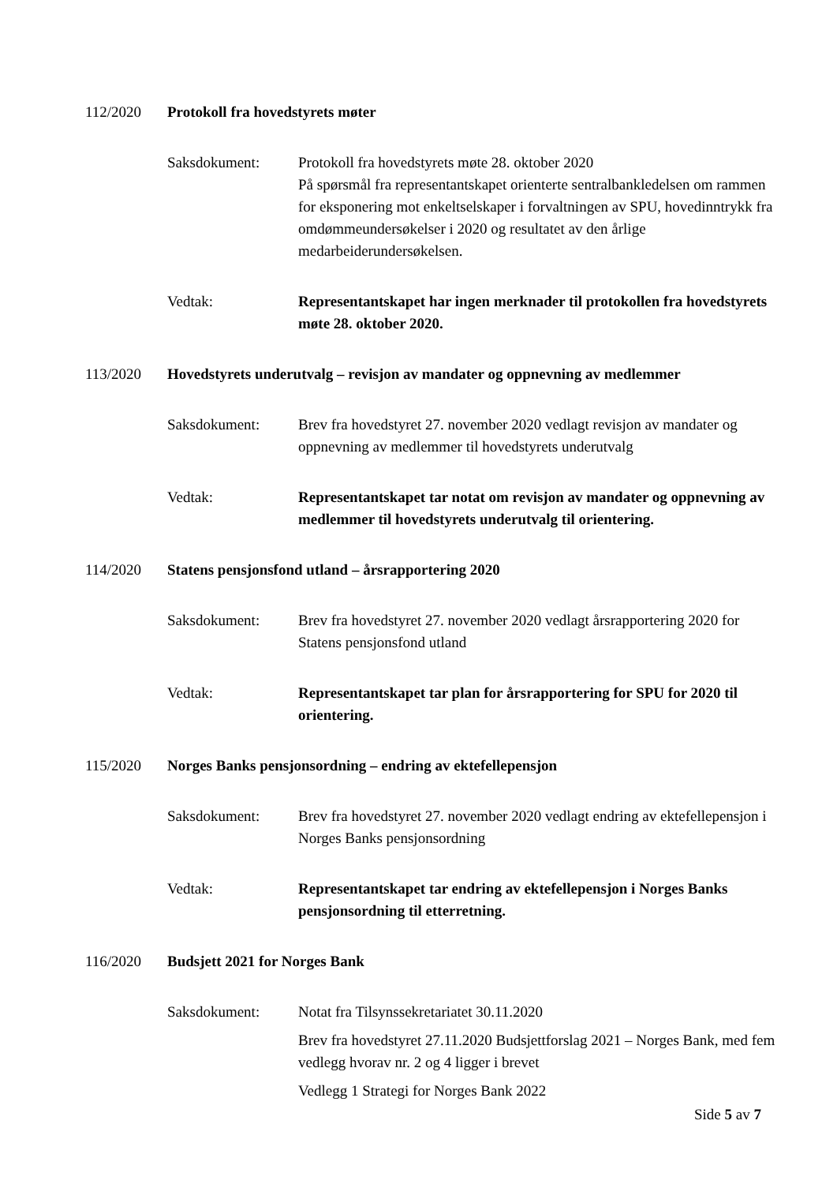112/2020 Protokoll fra hovedstyrets møter
Saksdokument: Protokoll fra hovedstyrets møte 28. oktober 2020
På spørsmål fra representantskapet orienterte sentralbankledelsen om rammen for eksponering mot enkeltselskaper i forvaltningen av SPU, hovedinntrykk fra omdømmeundersøkelser i 2020 og resultatet av den årlige medarbeiderundersøkelsen.
Vedtak: Representantskapet har ingen merknader til protokollen fra hovedstyrets møte 28. oktober 2020.
113/2020 Hovedstyrets underutvalg – revisjon av mandater og oppnevning av medlemmer
Saksdokument: Brev fra hovedstyret 27. november 2020 vedlagt revisjon av mandater og oppnevning av medlemmer til hovedstyrets underutvalg
Vedtak: Representantskapet tar notat om revisjon av mandater og oppnevning av medlemmer til hovedstyrets underutvalg til orientering.
114/2020 Statens pensjonsfond utland – årsrapportering 2020
Saksdokument: Brev fra hovedstyret 27. november 2020 vedlagt årsrapportering 2020 for Statens pensjonsfond utland
Vedtak: Representantskapet tar plan for årsrapportering for SPU for 2020 til orientering.
115/2020 Norges Banks pensjonsordning – endring av ektefellepensjon
Saksdokument: Brev fra hovedstyret 27. november 2020 vedlagt endring av ektefellepensjon i Norges Banks pensjonsordning
Vedtak: Representantskapet tar endring av ektefellepensjon i Norges Banks pensjonsordning til etterretning.
116/2020 Budsjett 2021 for Norges Bank
Saksdokument: Notat fra Tilsynssekretariatet 30.11.2020
Brev fra hovedstyret 27.11.2020 Budsjettforslag 2021 – Norges Bank, med fem vedlegg hvorav nr. 2 og 4 ligger i brevet
Vedlegg 1 Strategi for Norges Bank 2022
Side 5 av 7